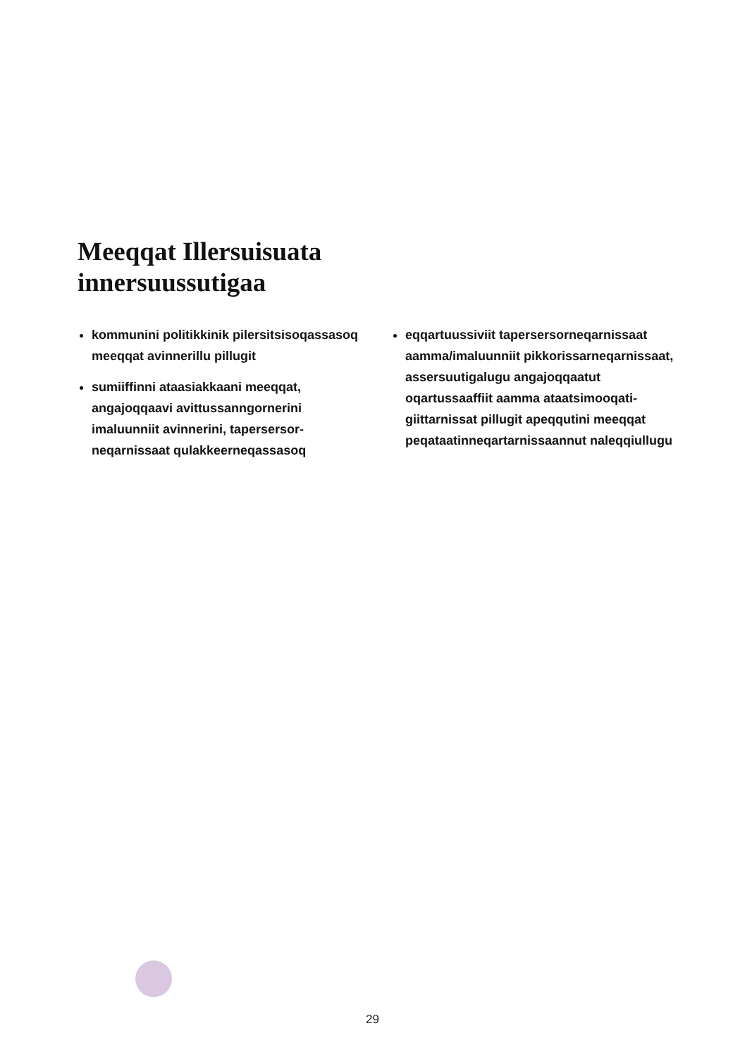Meeqqat Illersuisuata
innersuussutigaa
kommunini politikkinik pilersitsisoqas­sasoq meeqqat avinnerillu pillugit
sumiiffinni ataasiakkaani meeqqat, angajoqqaavi avittussanngornerini imaluunniit avinnerini, tapersersor­neqarnissaat qulakkeerneqassasoq
eqqartuussiviit tapersersorneqarnissaat aamma/imaluunniit pikkorissarneqar­nissaat, assersuutigalugu angajoqqaatut oqartussaaffiit aamma ataatsimooqati­giittarnissat pillugit apeqqutini meeqqat peqataatinneqartarnissaannut naleqqiullugu
29